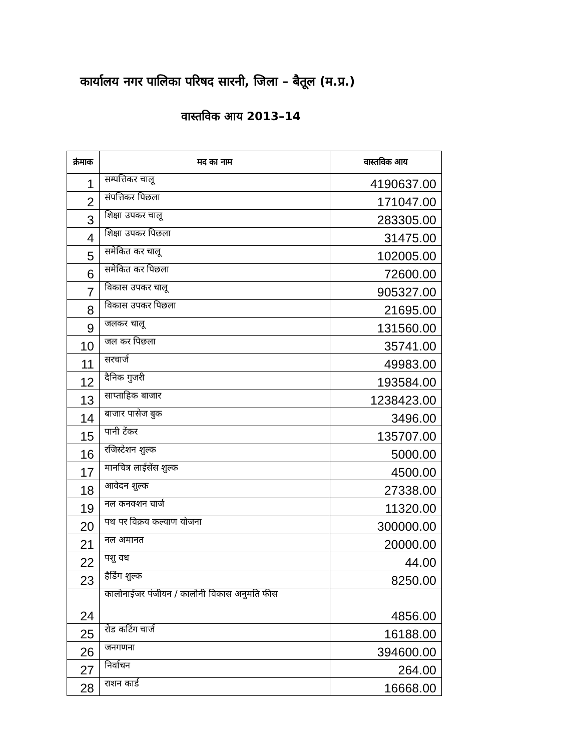कार्यालय नगर पालिका परिषद सारनी, जिला – बैतूल (म.प्र.)
वास्तविक आय 2013–14
| क्रंमाक | मद का नाम | वास्तविक आय |
| --- | --- | --- |
| 1 | सम्पत्तिकर चालू | 4190637.00 |
| 2 | संपत्तिकर पिछला | 171047.00 |
| 3 | शिक्षा उपकर चालू | 283305.00 |
| 4 | शिक्षा उपकर पिछला | 31475.00 |
| 5 | समेकित कर चालू | 102005.00 |
| 6 | समेकित कर पिछला | 72600.00 |
| 7 | विकास उपकर चालू | 905327.00 |
| 8 | विकास उपकर पिछला | 21695.00 |
| 9 | जलकर चालू | 131560.00 |
| 10 | जल कर पिछला | 35741.00 |
| 11 | सरचार्ज | 49983.00 |
| 12 | दैनिक गुजरी | 193584.00 |
| 13 | साप्ताहिक बाजार | 1238423.00 |
| 14 | बाजार पासेज बुक | 3496.00 |
| 15 | पानी टेंकर | 135707.00 |
| 16 | रजिस्टेशन शुल्क | 5000.00 |
| 17 | मानचित्र लाईसेंस शुल्क | 4500.00 |
| 18 | आवेदन शुल्क | 27338.00 |
| 19 | नल कनक्शन चार्ज | 11320.00 |
| 20 | पथ पर विक्रय कल्याण योजना | 300000.00 |
| 21 | नल अमानत | 20000.00 |
| 22 | पशु वध | 44.00 |
| 23 | हैर्डिग शुल्क | 8250.00 |
| 24 | कालोनाईजर पंजीयन / कालोनी विकास अनुमति फीस | 4856.00 |
| 25 | रोड कटिंग चार्ज | 16188.00 |
| 26 | जनगणना | 394600.00 |
| 27 | निर्वाचन | 264.00 |
| 28 | राशन कार्ड | 16668.00 |